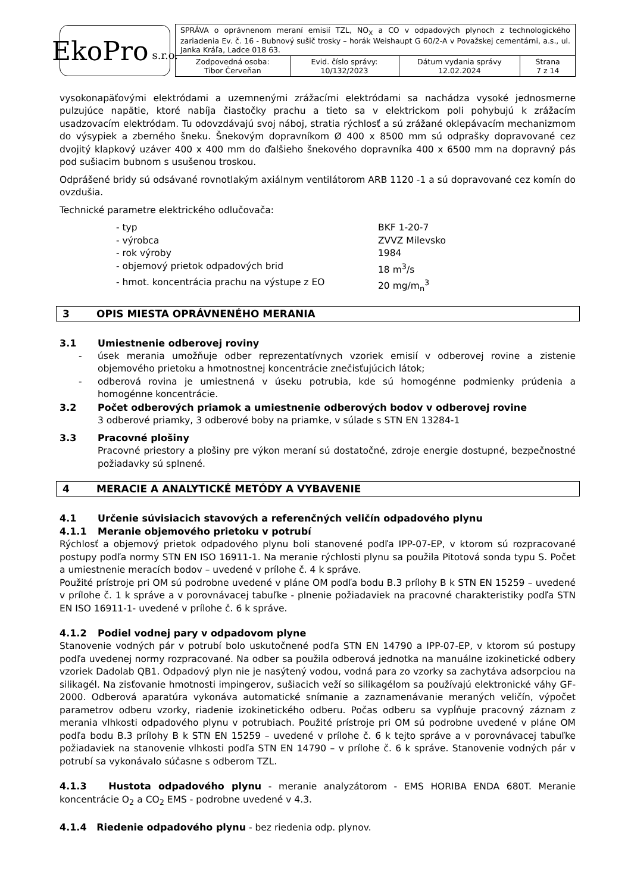EkoPro s.r.o.
| SPRÁVA o oprávnenom meraní emisií TZL, NO<sub>X</sub> a CO v odpadových plynoch z technologického zariadenia Ev. č. 16 - Bubnový sušič trosky – horák Weishaupt G 60/2-A v Považskej cementárni, a.s., ul. Janka Kráľa, Ladce 018 63. | | | |
| Zodpovedná osoba: Tibor Červeňan | Evid. číslo správy: 10/132/2023 | Dátum vydania správy 12.02.2024 | Strana 7 z 14 |
vysokonapäťovými elektródami a uzemnenými zrážacími elektródami sa nachádza vysoké jednosmerne pulzujúce napätie, ktoré nabíja čiastočky prachu a tieto sa v elektrickom poli pohybujú k zrážacím usadzovacím elektródam. Tu odovzdávajú svoj náboj, stratia rýchlosť a sú zrážané oklepávacím mechanizmom do výsypiek a zberného šneku. Šnekovým dopravníkom Ø 400 x 8500 mm sú odprašky dopravované cez dvojitý klapkový uzáver 400 x 400 mm do ďalšieho šnekového dopravníka 400 x 6500 mm na dopravný pás pod sušiacim bubnom s usušenou troskou.
Odprášené bridy sú odsávané rovnotlakým axiálnym ventilátorom ARB 1120 -1 a sú dopravované cez komín do ovzdušia.
Technické parametre elektrického odlučovača:
- typ BKF 1-20-7 - výrobca ZVVZ Milevsko - rok výroby 1984 - objemový prietok odpadových brid 18 m<sup>3</sup>/s - hmot. koncentrácia prachu na výstupe z EO 20 mg/m<sub>n</sub><sup>3</sup>
3 OPIS MIESTA OPRÁVNENÉHO MERANIA
3.1 Umiestnenie odberovej roviny
- úsek merania umožňuje odber reprezentatívnych vzoriek emisií v odberovej rovine a zistenie objemového prietoku a hmotnostnej koncentrácie znečisťujúcich látok;
- odberová rovina je umiestnená v úseku potrubia, kde sú homogénne podmienky prúdenia a homogénne koncentrácie.
3.2 Počet odberových priamok a umiestnenie odberových bodov v odberovej rovine
3 odberové priamky, 3 odberové boby na priamke, v súlade s STN EN 13284-1
3.3 Pracovné plošiny
Pracovné priestory a plošiny pre výkon meraní sú dostatočné, zdroje energie dostupné, bezpečnostné požiadavky sú splnené.
4 MERACIE A ANALYTICKÉ METÓDY A VYBAVENIE
4.1 Určenie súvisiacich stavových a referenčných veličín odpadového plynu
4.1.1 Meranie objemového prietoku v potrubí
Rýchlosť a objemový prietok odpadového plynu boli stanovené podľa IPP-07-EP, v ktorom sú rozpracované postupy podľa normy STN EN ISO 16911-1. Na meranie rýchlosti plynu sa použila Pitotová sonda typu S. Počet a umiestnenie meracích bodov – uvedené v prílohe č. 4 k správe.
Použité prístroje pri OM sú podrobne uvedené v pláne OM podľa bodu B.3 prílohy B k STN EN 15259 – uvedené v prílohe č. 1 k správe a v porovnávacej tabuľke - plnenie požiadaviek na pracovné charakteristiky podľa STN EN ISO 16911-1- uvedené v prílohe č. 6 k správe.
4.1.2 Podiel vodnej pary v odpadovom plyne
Stanovenie vodných pár v potrubí bolo uskutočnené podľa STN EN 14790 a IPP-07-EP, v ktorom sú postupy podľa uvedenej normy rozpracované. Na odber sa použila odberová jednotka na manuálne izokinetické odbery vzoriek Dadolab QB1. Odpadový plyn nie je nasýtený vodou, vodná para zo vzorky sa zachytáva adsorpciou na silikagél. Na zisťovanie hmotnosti impingerov, sušiacich veží so silikagélom sa používajú elektronické váhy GF-2000. Odberová aparatúra vykonáva automatické snímanie a zaznamenávanie meraných veličín, výpočet parametrov odberu vzorky, riadenie izokinetického odberu. Počas odberu sa vypĺňuje pracovný záznam z merania vlhkosti odpadového plynu v potrubiach. Použité prístroje pri OM sú podrobne uvedené v pláne OM podľa bodu B.3 prílohy B k STN EN 15259 – uvedené v prílohe č. 6 k tejto správe a v porovnávacej tabuľke požiadaviek na stanovenie vlhkosti podľa STN EN 14790 – v prílohe č. 6 k správe. Stanovenie vodných pár v potrubí sa vykonávalo súčasne s odberom TZL.
4.1.3 Hustota odpadového plynu - meranie analyzátorom - EMS HORIBA ENDA 680T. Meranie koncentrácie O<sub>2</sub> a CO<sub>2</sub> EMS - podrobne uvedené v 4.3.
4.1.4 Riedenie odpadového plynu - bez riedenia odp. plynov.